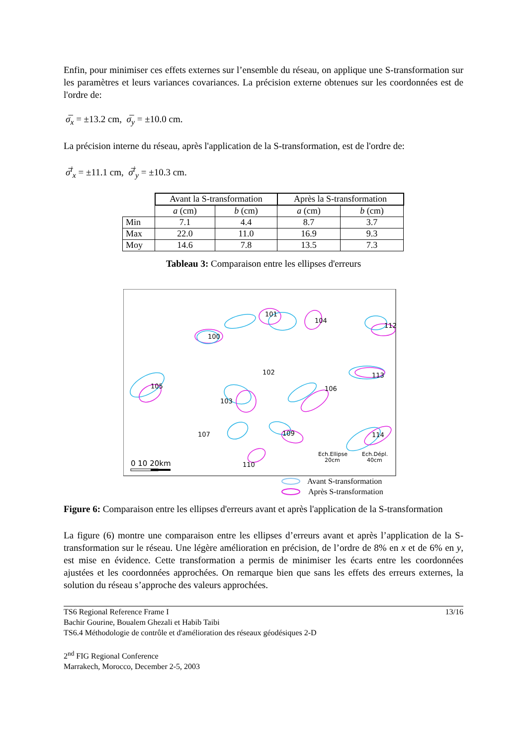Enfin, pour minimiser ces effets externes sur l’ensemble du réseau, on applique une S-transformation sur les paramètres et leurs variances covariances. La précision externe obtenues sur les coordonnées est de l'ordre de:
σ̅<sub>x</sub> = ±13.2 cm, σ̅<sub>y</sub> = ±10.0 cm.
La précision interne du réseau, après l'application de la S-transformation, est de l'ordre de:
σ̅<sup>i</sup><sub>x</sub> = ±11.1 cm, σ̅<sup>i</sup><sub>y</sub> = ±10.3 cm.
| | Avant la S-transformation | | Après la S-transformation | |
| | a (cm) | b (cm) | a (cm) | b (cm) |
| Min | 7.1 | 4.4 | 8.7 | 3.7 |
| Max | 22.0 | 11.0 | 16.9 | 9.3 |
| Moy | 14.6 | 7.8 | 13.5 | 7.3 |
Tableau 3: Comparaison entre les ellipses d'erreurs
101
104
100
112
113
105
102
106
103
107
109
114
110
0 10 20km
Ech.Ellipse
20cm
Ech.Dépl.
40cm
Avant S-transformation
Après S-transformation
Figure 6: Comparaison entre les ellipses d'erreurs avant et après l'application de la S-transformation
La figure (6) montre une comparaison entre les ellipses d’erreurs avant et après l’application de la S-transformation sur le réseau. Une légère amélioration en précision, de l’ordre de 8% en x et de 6% en y, est mise en évidence. Cette transformation a permis de minimiser les écarts entre les coordonnées ajustées et les coordonnées approchées. On remarque bien que sans les effets des erreurs externes, la solution du réseau s’approche des valeurs approchées.
TS6 Regional Reference Frame I 13/16
Bachir Gourine, Boualem Ghezali et Habib Taibi
TS6.4 Méthodologie de contrôle et d'amélioration des réseaux géodésiques 2-D
2<sup>nd</sup> FIG Regional Conference
Marrakech, Morocco, December 2-5, 2003